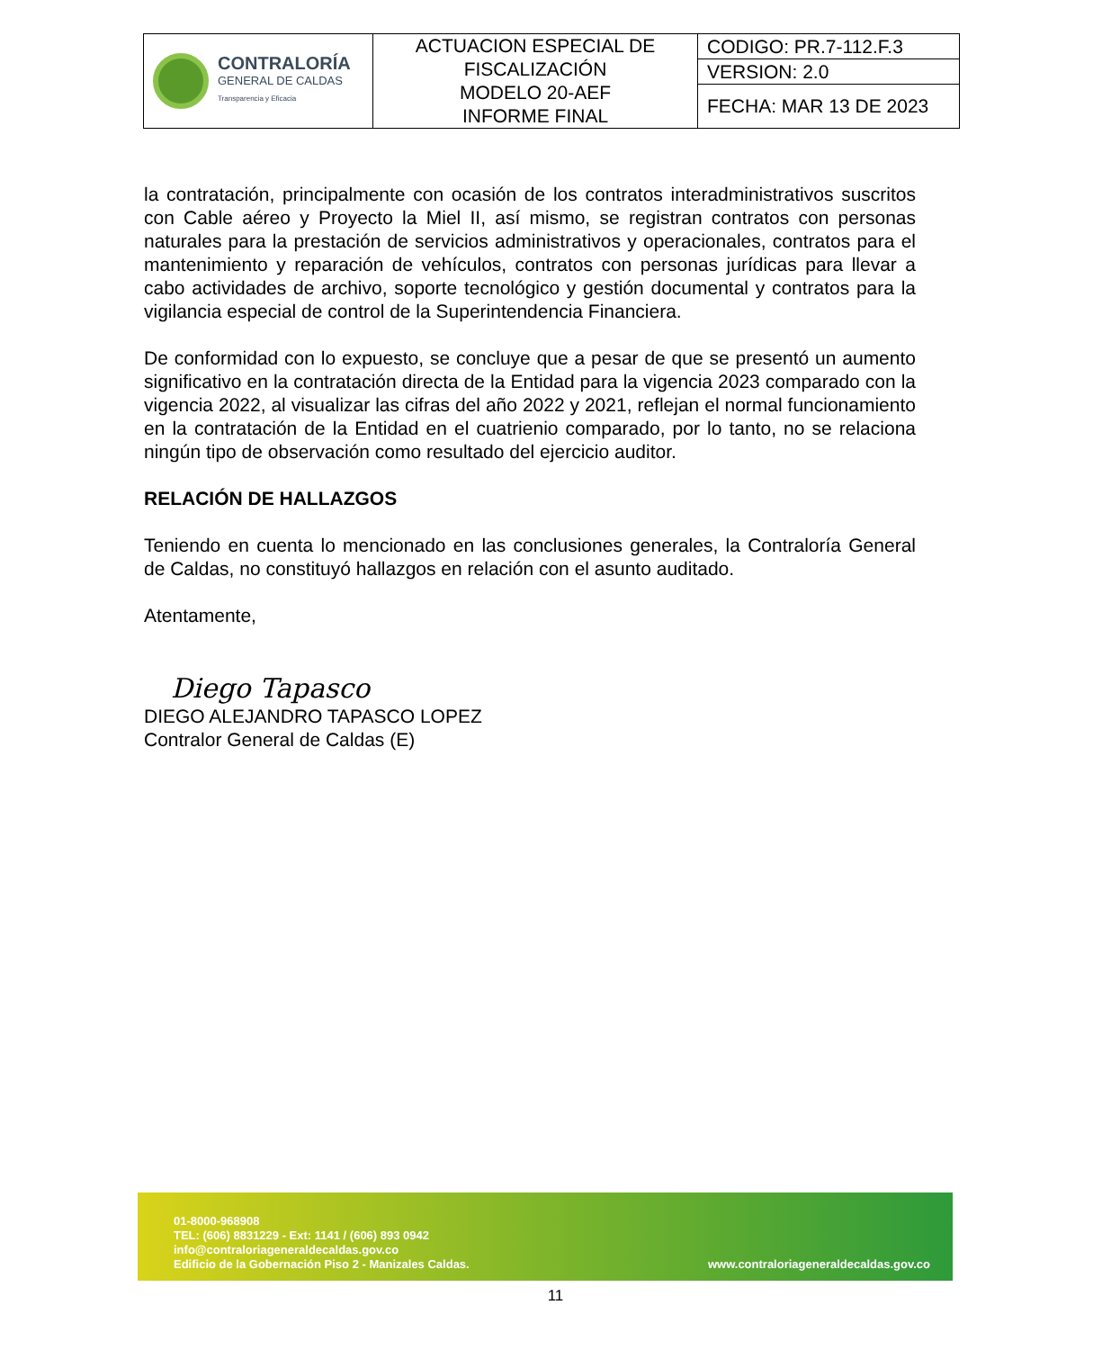| CONTRALORÍA GENERAL DE CALDAS Transparencia y Eficacia | ACTUACION ESPECIAL DE FISCALIZACIÓN MODELO 20-AEF INFORME FINAL | CODIGO: PR.7-112.F.3 |
| | | VERSION: 2.0 |
| | | FECHA: MAR 13 DE 2023 |
la contratación, principalmente con ocasión de los contratos interadministrativos suscritos con Cable aéreo y Proyecto la Miel II, así mismo, se registran contratos con personas naturales para la prestación de servicios administrativos y operacionales, contratos para el mantenimiento y reparación de vehículos, contratos con personas jurídicas para llevar a cabo actividades de archivo, soporte tecnológico y gestión documental y contratos para la vigilancia especial de control de la Superintendencia Financiera.
De conformidad con lo expuesto, se concluye que a pesar de que se presentó un aumento significativo en la contratación directa de la Entidad para la vigencia 2023 comparado con la vigencia 2022, al visualizar las cifras del año 2022 y 2021, reflejan el normal funcionamiento en la contratación de la Entidad en el cuatrienio comparado, por lo tanto, no se relaciona ningún tipo de observación como resultado del ejercicio auditor.
RELACIÓN DE HALLAZGOS
Teniendo en cuenta lo mencionado en las conclusiones generales, la Contraloría General de Caldas, no constituyó hallazgos en relación con el asunto auditado.
Atentamente,
Diego Tapasco
DIEGO ALEJANDRO TAPASCO LOPEZ
Contralor General de Caldas (E)
01-8000-968908
TEL: (606) 8831229 - Ext: 1141 / (606) 893 0942
info@contraloriageneraldecaldas.gov.co
Edificio de la Gobernación Piso 2 - Manizales Caldas.
www.contraloriageneraldecaldas.gov.co
11